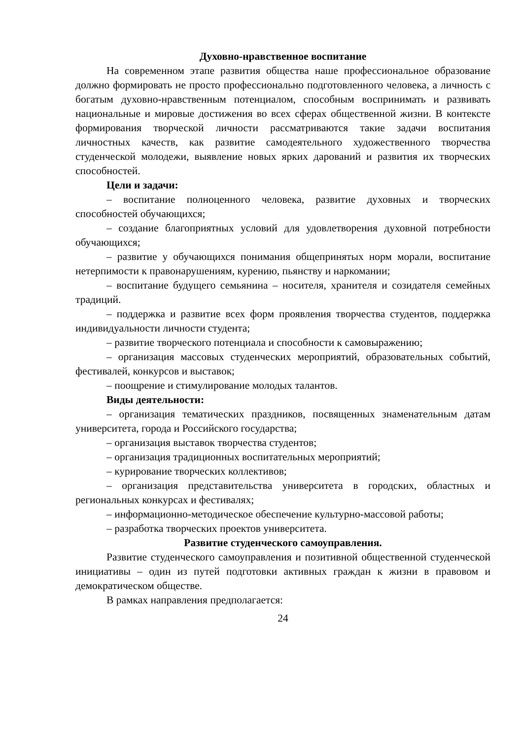Духовно-нравственное воспитание
На современном этапе развития общества наше профессиональное образование должно формировать не просто профессионально подготовленного человека, а личность с богатым духовно-нравственным потенциалом, способным воспринимать и развивать национальные и мировые достижения во всех сферах общественной жизни. В контексте формирования творческой личности рассматриваются такие задачи воспитания личностных качеств, как развитие самодеятельного художественного творчества студенческой молодежи, выявление новых ярких дарований и развития их творческих способностей.
Цели и задачи:
– воспитание полноценного человека, развитие духовных и творческих способностей обучающихся;
– создание благоприятных условий для удовлетворения духовной потребности обучающихся;
– развитие у обучающихся понимания общепринятых норм морали, воспитание нетерпимости к правонарушениям, курению, пьянству и наркомании;
– воспитание будущего семьянина – носителя, хранителя и созидателя семейных традиций.
– поддержка и развитие всех форм проявления творчества студентов, поддержка индивидуальности личности студента;
– развитие творческого потенциала и способности к самовыражению;
– организация массовых студенческих мероприятий, образовательных событий, фестивалей, конкурсов и выставок;
– поощрение и стимулирование молодых талантов.
Виды деятельности:
– организация тематических праздников, посвященных знаменательным датам университета, города и Российского государства;
– организация выставок творчества студентов;
– организация традиционных воспитательных мероприятий;
– курирование творческих коллективов;
– организация представительства университета в городских, областных и региональных конкурсах и фестивалях;
– информационно-методическое обеспечение культурно-массовой работы;
– разработка творческих проектов университета.
Развитие студенческого самоуправления.
Развитие студенческого самоуправления и позитивной общественной студенческой инициативы – один из путей подготовки активных граждан к жизни в правовом и демократическом обществе.
В рамках направления предполагается:
24